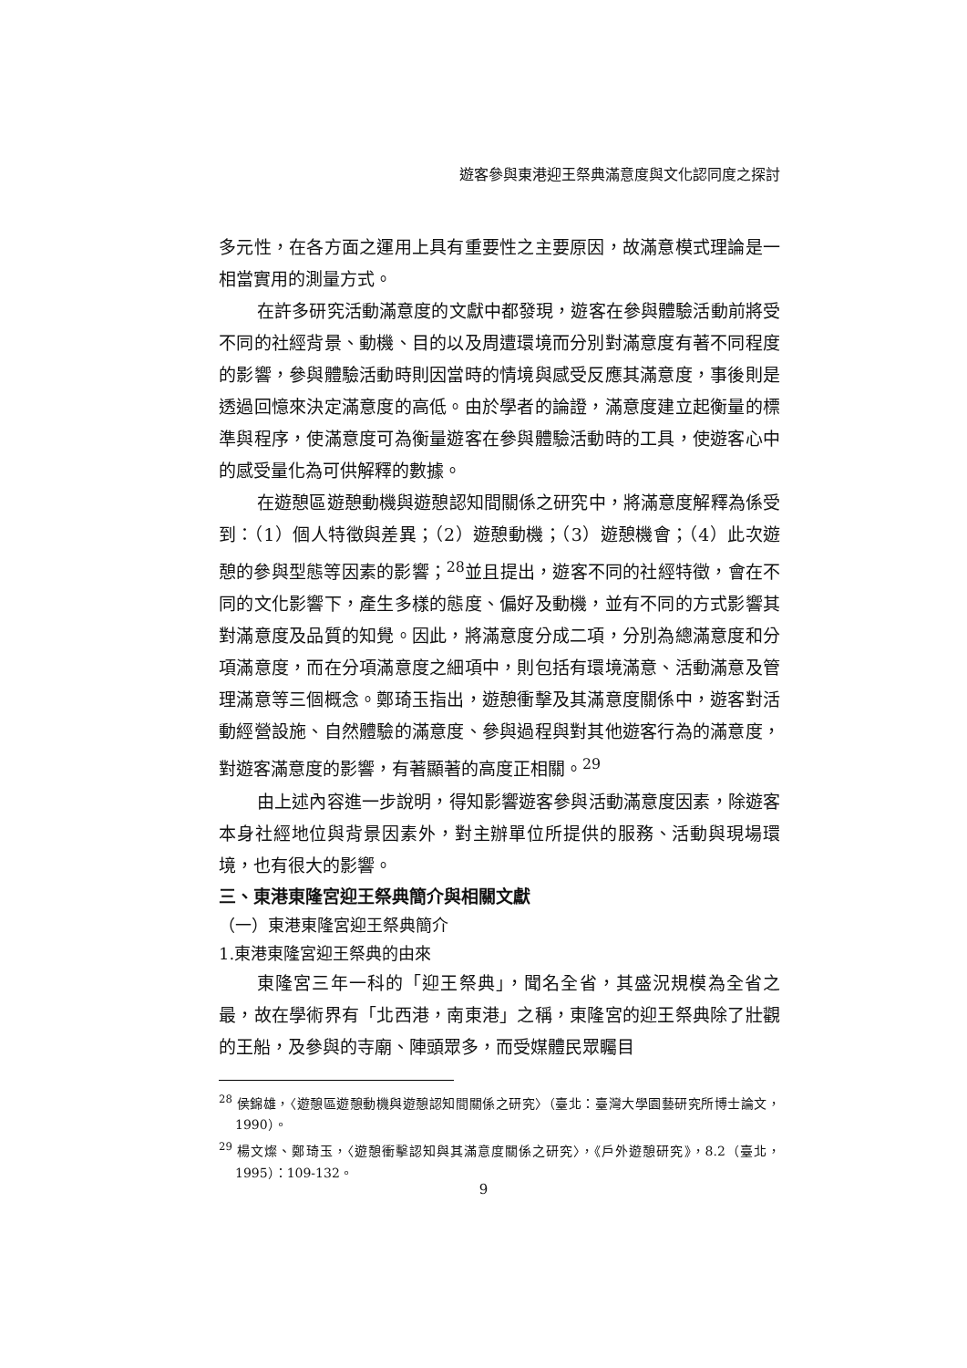遊客參與東港迎王祭典滿意度與文化認同度之探討
多元性，在各方面之運用上具有重要性之主要原因，故滿意模式理論是一相當實用的測量方式。
在許多研究活動滿意度的文獻中都發現，遊客在參與體驗活動前將受不同的社經背景、動機、目的以及周遭環境而分別對滿意度有著不同程度的影響，參與體驗活動時則因當時的情境與感受反應其滿意度，事後則是透過回憶來決定滿意度的高低。由於學者的論證，滿意度建立起衡量的標準與程序，使滿意度可為衡量遊客在參與體驗活動時的工具，使遊客心中的感受量化為可供解釋的數據。
在遊憩區遊憩動機與遊憩認知間關係之研究中，將滿意度解釋為係受到：（1）個人特徵與差異；（2）遊憩動機；（3）遊憩機會；（4）此次遊憩的參與型態等因素的影響；<sup>28</sup>並且提出，遊客不同的社經特徵，會在不同的文化影響下，產生多樣的態度、偏好及動機，並有不同的方式影響其對滿意度及品質的知覺。因此，將滿意度分成二項，分別為總滿意度和分項滿意度，而在分項滿意度之細項中，則包括有環境滿意、活動滿意及管理滿意等三個概念。鄭琦玉指出，遊憩衝擊及其滿意度關係中，遊客對活動經營設施、自然體驗的滿意度、參與過程與對其他遊客行為的滿意度，對遊客滿意度的影響，有著顯著的高度正相關。<sup>29</sup>
由上述內容進一步說明，得知影響遊客參與活動滿意度因素，除遊客本身社經地位與背景因素外，對主辦單位所提供的服務、活動與現場環境，也有很大的影響。
三、東港東隆宮迎王祭典簡介與相關文獻
（一）東港東隆宮迎王祭典簡介
1.東港東隆宮迎王祭典的由來
東隆宮三年一科的「迎王祭典」，聞名全省，其盛況規模為全省之最，故在學術界有「北西港，南東港」之稱，東隆宮的迎王祭典除了壯觀的王船，及參與的寺廟、陣頭眾多，而受媒體民眾矚目
<sup>28</sup> 侯錦雄，〈遊憩區遊憩動機與遊憩認知間關係之研究〉（臺北：臺灣大學園藝研究所博士論文，1990）。
<sup>29</sup> 楊文燦、鄭琦玉，〈遊憩衝擊認知與其滿意度關係之研究〉，《戶外遊憩研究》，8.2（臺北，1995）：109-132。
9